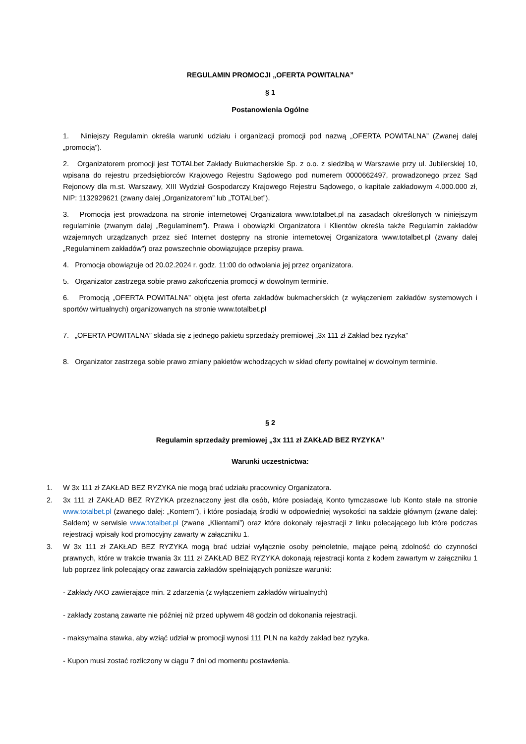REGULAMIN PROMOCJI „OFERTA POWITALNA”
§ 1
Postanowienia Ogólne
1. Niniejszy Regulamin określa warunki udziału i organizacji promocji pod nazwą „OFERTA POWITALNA” (Zwanej dalej „promocją”).
2. Organizatorem promocji jest TOTALbet Zakłady Bukmacherskie Sp. z o.o. z siedzibą w Warszawie przy ul. Jubilerskiej 10, wpisana do rejestru przedsiębiorców Krajowego Rejestru Sądowego pod numerem 0000662497, prowadzonego przez Sąd Rejonowy dla m.st. Warszawy, XIII Wydział Gospodarczy Krajowego Rejestru Sądowego, o kapitale zakładowym 4.000.000 zł, NIP: 1132929621 (zwany dalej „Organizatorem” lub „TOTALbet”).
3. Promocja jest prowadzona na stronie internetowej Organizatora www.totalbet.pl na zasadach określonych w niniejszym regulaminie (zwanym dalej „Regulaminem”). Prawa i obowiązki Organizatora i Klientów określa także Regulamin zakładów wzajemnych urządzanych przez sieć Internet dostępny na stronie internetowej Organizatora www.totalbet.pl (zwany dalej „Regulaminem zakładów”) oraz powszechnie obowiązujące przepisy prawa.
4. Promocja obowiązuje od 20.02.2024 r. godz. 11:00 do odwołania jej przez organizatora.
5. Organizator zastrzega sobie prawo zakończenia promocji w dowolnym terminie.
6. Promocją „OFERTA POWITALNA” objęta jest oferta zakładów bukmacherskich (z wyłączeniem zakładów systemowych i sportów wirtualnych) organizowanych na stronie www.totalbet.pl
7. „OFERTA POWITALNA” składa się z jednego pakietu sprzedaży premiowej „3x 111 zł Zakład bez ryzyka”
8. Organizator zastrzega sobie prawo zmiany pakietów wchodzących w skład oferty powitalnej w dowolnym terminie.
§ 2
Regulamin sprzedaży premiowej „3x 111 zł ZAKŁAD BEZ RYZYKA”
Warunki uczestnictwa:
1. W 3x 111 zł ZAKŁAD BEZ RYZYKA nie mogą brać udziału pracownicy Organizatora.
2. 3x 111 zł ZAKŁAD BEZ RYZYKA przeznaczony jest dla osób, które posiadają Konto tymczasowe lub Konto stałe na stronie www.totalbet.pl (zwanego dalej: „Kontem”), i które posiadają środki w odpowiedniej wysokości na saldzie głównym (zwane dalej: Saldem) w serwisie www.totalbet.pl (zwane „Klientami”) oraz które dokonały rejestracji z linku polecającego lub które podczas rejestracji wpisały kod promocyjny zawarty w załączniku 1.
3. W 3x 111 zł ZAKŁAD BEZ RYZYKA mogą brać udział wyłącznie osoby pełnoletnie, mające pełną zdolność do czynności prawnych, które w trakcie trwania 3x 111 zł ZAKŁAD BEZ RYZYKA dokonają rejestracji konta z kodem zawartym w załączniku 1 lub poprzez link polecający oraz zawarcia zakładów spełniających poniższe warunki:
- Zakłady AKO zawierające min. 2 zdarzenia (z wyłączeniem zakładów wirtualnych)
- zakłady zostaną zawarte nie później niż przed upływem 48 godzin od dokonania rejestracji.
- maksymalna stawka, aby wziąć udział w promocji wynosi 111 PLN na każdy zakład bez ryzyka.
- Kupon musi zostać rozliczony w ciągu 7 dni od momentu postawienia.